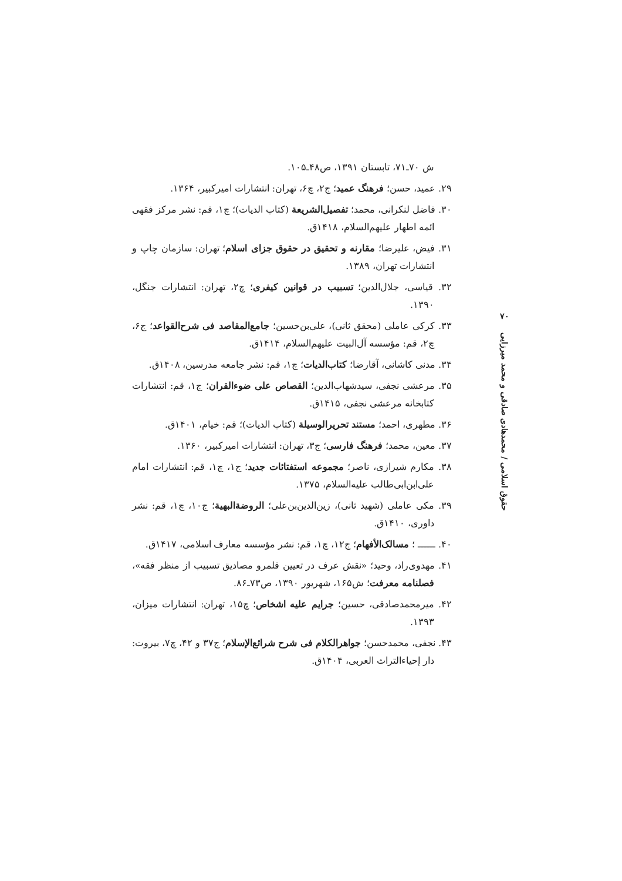ش ۷۰ـ۷۱، تابستان ۱۳۹۱، ص۴۸ـ۱۰۵.
۲۹. عمید، حسن؛ فرهنگ عمید؛ ج۲، چ۶، تهران: انتشارات امیرکبیر، ۱۳۶۴.
۳۰. فاضل لنکرانی، محمد؛ تفصیل‌الشریعة (کتاب الدیات)؛ چ۱، قم: نشر مرکز فقهی ائمه اطهار علیهم‌السلام، ۱۴۱۸ق.
۳۱. فیض، علیرضا؛ مقارنه و تحقیق در حقوق جزای اسلام؛ تهران: سازمان چاپ و انتشارات تهران، ۱۳۸۹.
۳۲. قیاسی، جلال‌الدین؛ تسبیب در قوانین کیفری؛ چ۲، تهران: انتشارات جنگل، ۱۳۹۰.
۳۳. کرکی عاملی (محقق ثانی)، علی‌بن‌حسین؛ جامع‌المقاصد فی شرح‌القواعد؛ ج۶، چ۲، قم: مؤسسه آل‌البیت علیهم‌السلام، ۱۴۱۴ق.
۳۴. مدنی کاشانی، آقارضا؛ کتاب‌الدیات؛ چ۱، قم: نشر جامعه مدرسین، ۱۴۰۸ق.
۳۵. مرعشی نجفی، سیدشهاب‌الدین؛ القصاص علی ضوءالقران؛ ج۱، قم: انتشارات کتابخانه مرعشی نجفی، ۱۴۱۵ق.
۳۶. مطهری، احمد؛ مستند تحریرالوسیلة (کتاب الدیات)؛ قم: خیام، ۱۴۰۱ق.
۳۷. معین، محمد؛ فرهنگ فارسی؛ ج۳، تهران: انتشارات امیرکبیر، ۱۳۶۰.
۳۸. مکارم شیرازی، ناصر؛ مجموعه استفتائات جدید؛ ج۱، چ۱، قم: انتشارات امام علی‌ابن‌ابی‌طالب علیه‌السلام، ۱۳۷۵.
۳۹. مکی عاملی (شهید ثانی)، زین‌الدین‌بن‌علی؛ الروضةالبهیة؛ ج۱۰، چ۱، قم: نشر داوری، ۱۴۱۰ق.
۴۰. ــــــ ؛ مسالک‌الأفهام؛ ج۱۲، چ۱، قم: نشر مؤسسه معارف اسلامی، ۱۴۱۷ق.
۴۱. مهدوی‌راد، وحید؛ «نقش عرف در تعیین قلمرو مصادیق تسبیب از منظر فقه»، فصلنامه معرفت؛ ش۱۶۵، شهریور ۱۳۹۰، ص۷۳ـ۸۶.
۴۲. میرمحمدصادقی، حسین؛ جرایم علیه اشخاص؛ چ۱۵، تهران: انتشارات میزان، ۱۳۹۳.
۴۳. نجفی، محمدحسن؛ جواهرالکلام فی شرح شرائع‌الإسلام؛ ج۳۷ و ۴۲، چ۷، بیروت: دار إحیاءالتراث العربی، ۱۴۰۴ق.
۷۰
حقوق اسلامی / محمدهادی صادقی و محمد میرزایی